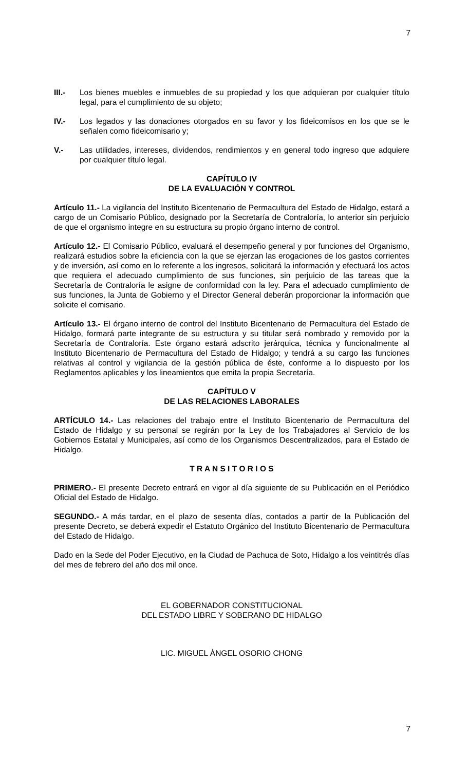7
III.- Los bienes muebles e inmuebles de su propiedad y los que adquieran por cualquier título legal, para el cumplimiento de su objeto;
IV.- Los legados y las donaciones otorgados en su favor y los fideicomisos en los que se le señalen como fideicomisario y;
V.- Las utilidades, intereses, dividendos, rendimientos y en general todo ingreso que adquiere por cualquier título legal.
CAPÍTULO IV
DE LA EVALUACIÓN Y CONTROL
Artículo 11.- La vigilancia del Instituto Bicentenario de Permacultura del Estado de Hidalgo, estará a cargo de un Comisario Público, designado por la Secretaría de Contraloría, lo anterior sin perjuicio de que el organismo integre en su estructura su propio órgano interno de control.
Artículo 12.- El Comisario Público, evaluará el desempeño general y por funciones del Organismo, realizará estudios sobre la eficiencia con la que se ejerzan las erogaciones de los gastos corrientes y de inversión, así como en lo referente a los ingresos, solicitará la información y efectuará los actos que requiera el adecuado cumplimiento de sus funciones, sin perjuicio de las tareas que la Secretaría de Contraloría le asigne de conformidad con la ley. Para el adecuado cumplimiento de sus funciones, la Junta de Gobierno y el Director General deberán proporcionar la información que solicite el comisario.
Artículo 13.- El órgano interno de control del Instituto Bicentenario de Permacultura del Estado de Hidalgo, formará parte integrante de su estructura y su titular será nombrado y removido por la Secretaría de Contraloría. Este órgano estará adscrito jerárquica, técnica y funcionalmente al Instituto Bicentenario de Permacultura del Estado de Hidalgo; y tendrá a su cargo las funciones relativas al control y vigilancia de la gestión pública de éste, conforme a lo dispuesto por los Reglamentos aplicables y los lineamientos que emita la propia Secretaría.
CAPÍTULO V
DE LAS RELACIONES LABORALES
ARTÍCULO 14.- Las relaciones del trabajo entre el Instituto Bicentenario de Permacultura del Estado de Hidalgo y su personal se regirán por la Ley de los Trabajadores al Servicio de los Gobiernos Estatal y Municipales, así como de los Organismos Descentralizados, para el Estado de Hidalgo.
T R A N S I T O R I O S
PRIMERO.- El presente Decreto entrará en vigor al día siguiente de su Publicación en el Periódico Oficial del Estado de Hidalgo.
SEGUNDO.- A más tardar, en el plazo de sesenta días, contados a partir de la Publicación del presente Decreto, se deberá expedir el Estatuto Orgánico del Instituto Bicentenario de Permacultura del Estado de Hidalgo.
Dado en la Sede del Poder Ejecutivo, en la Ciudad de Pachuca de Soto, Hidalgo a los veintitrés días del mes de febrero del año dos mil once.
EL GOBERNADOR CONSTITUCIONAL
DEL ESTADO LIBRE Y SOBERANO DE HIDALGO
LIC. MIGUEL ÀNGEL OSORIO CHONG
7